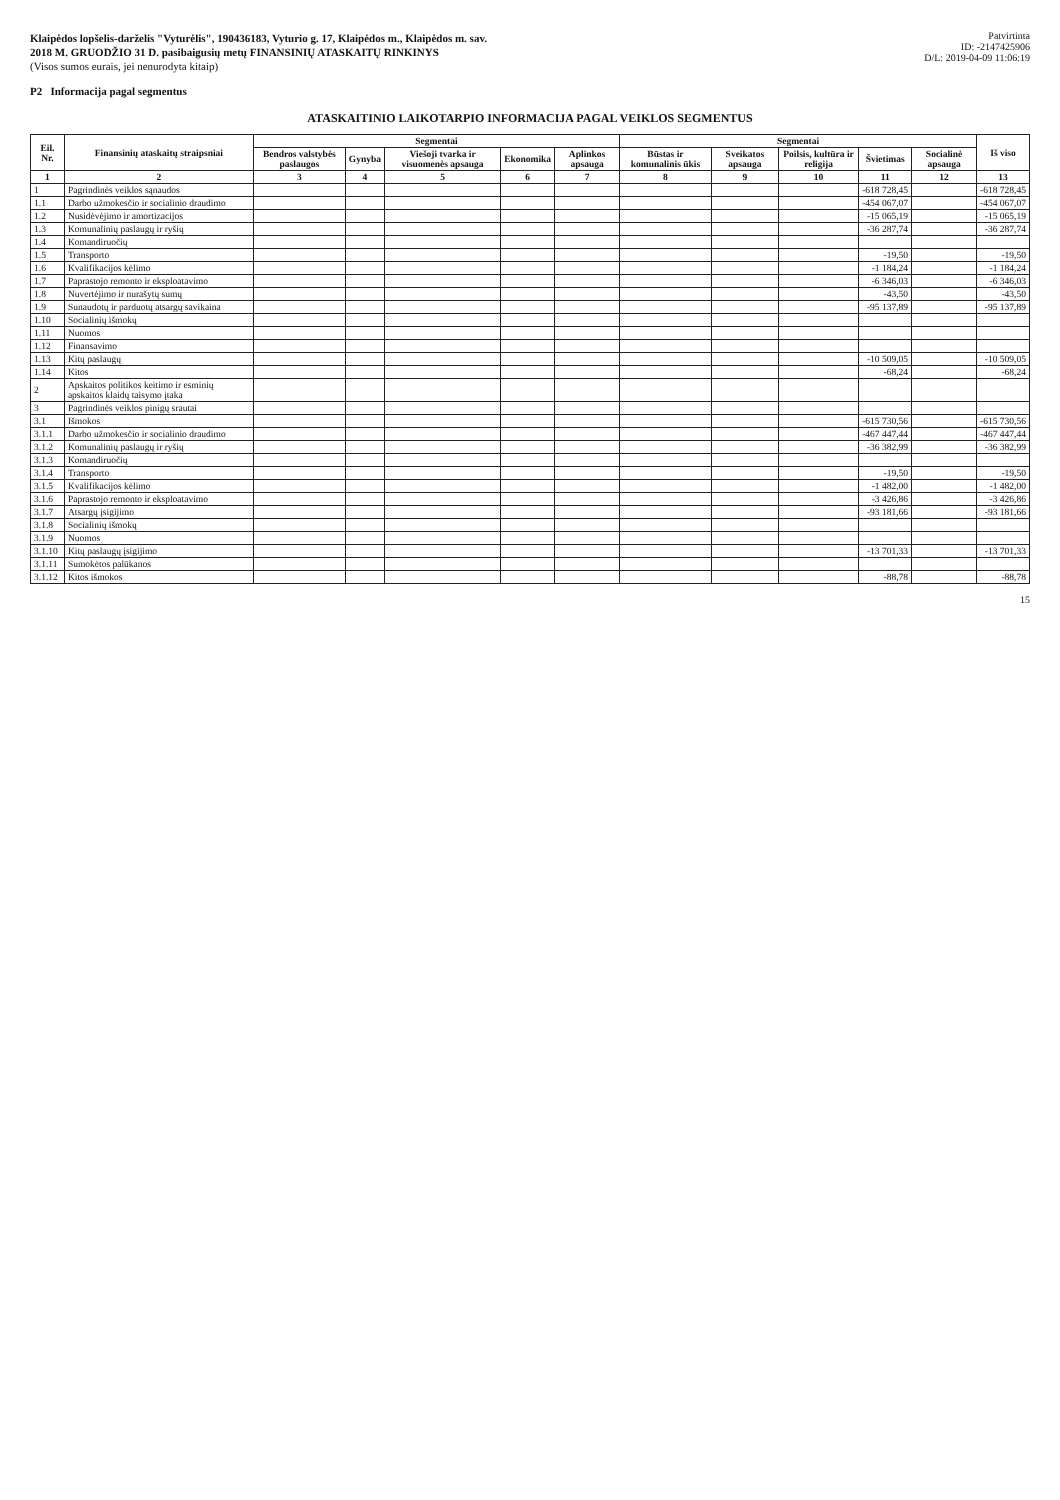Klaipėdos lopšelis-darželis "Vyturėlis", 190436183, Vyturio g. 17, Klaipėdos m., Klaipėdos m. sav.
2018 M. GRUODŽIO 31 D. pasibaigusių metų FINANSINIŲ ATASKAITŲ RINKINYS
(Visos sumos eurais, jei nenurodyta kitaip)
Patvirtinta
ID: -2147425906
D/L: 2019-04-09 11:06:19
P2 Informacija pagal segmentus
ATASKAITINIO LAIKOTARPIO INFORMACIJA PAGAL VEIKLOS SEGMENTUS
| Eil. Nr. | Finansinių ataskaitų straipsniai | Segmentai | | | | | Segmentai | | | | | Iš viso |
| --- | --- | --- | --- | --- | --- | --- | --- | --- | --- | --- | --- | --- |
| | | Bendros valstybės paslaugos | Gynyba | Viešoji tvarka ir visuomenės apsauga | Ekonomika | Aplinkos apsauga | Būstas ir komunalinis ūkis | Sveikatos apsauga | Poilsis, kultūra ir religija | Švietimas | Socialinė apsauga | |
| 1 | 2 | 3 | 4 | 5 | 6 | 7 | 8 | 9 | 10 | 11 | 12 | 13 |
| 1 | Pagrindinės veiklos sąnaudos | | | | | | | | | -618 728,45 | | -618 728,45 |
| 1.1 | Darbo užmokesčio ir socialinio draudimo | | | | | | | | | -454 067,07 | | -454 067,07 |
| 1.2 | Nusidėvėjimo ir amortizacijos | | | | | | | | | -15 065,19 | | -15 065,19 |
| 1.3 | Komunalinių paslaugų ir ryšių | | | | | | | | | -36 287,74 | | -36 287,74 |
| 1.4 | Komandiruočių | | | | | | | | | | | |
| 1.5 | Transporto | | | | | | | | | -19,50 | | -19,50 |
| 1.6 | Kvalifikacijos kėlimo | | | | | | | | | -1 184,24 | | -1 184,24 |
| 1.7 | Paprastojo remonto ir eksploatavimo | | | | | | | | | -6 346,03 | | -6 346,03 |
| 1.8 | Nuvertėjimo ir nurašytų sumų | | | | | | | | | -43,50 | | -43,50 |
| 1.9 | Sunaudotų ir parduotų atsargų savikaina | | | | | | | | | -95 137,89 | | -95 137,89 |
| 1.10 | Socialinių išmokų | | | | | | | | | | | |
| 1.11 | Nuomos | | | | | | | | | | | |
| 1.12 | Finansavimo | | | | | | | | | | | |
| 1.13 | Kitų paslaugų | | | | | | | | | -10 509,05 | | -10 509,05 |
| 1.14 | Kitos | | | | | | | | | -68,24 | | -68,24 |
| 2 | Apskaitos politikos keitimo ir esminių apskaitos klaidų taisymo įtaka | | | | | | | | | | | |
| 3 | Pagrindinės veiklos pinigų srautai | | | | | | | | | | | |
| 3.1 | Išmokos | | | | | | | | | -615 730,56 | | -615 730,56 |
| 3.1.1 | Darbo užmokesčio ir socialinio draudimo | | | | | | | | | -467 447,44 | | -467 447,44 |
| 3.1.2 | Komunalinių paslaugų ir ryšių | | | | | | | | | -36 382,99 | | -36 382,99 |
| 3.1.3 | Komandiruočių | | | | | | | | | | | |
| 3.1.4 | Transporto | | | | | | | | | -19,50 | | -19,50 |
| 3.1.5 | Kvalifikacijos kėlimo | | | | | | | | | -1 482,00 | | -1 482,00 |
| 3.1.6 | Paprastojo remonto ir eksploatavimo | | | | | | | | | -3 426,86 | | -3 426,86 |
| 3.1.7 | Atsargų įsigijimo | | | | | | | | | -93 181,66 | | -93 181,66 |
| 3.1.8 | Socialinių išmokų | | | | | | | | | | | |
| 3.1.9 | Nuomos | | | | | | | | | | | |
| 3.1.10 | Kitų paslaugų įsigijimo | | | | | | | | | -13 701,33 | | -13 701,33 |
| 3.1.11 | Sumokėtos palūkanos | | | | | | | | | | | |
| 3.1.12 | Kitos išmokos | | | | | | | | | -88,78 | | -88,78 |
15